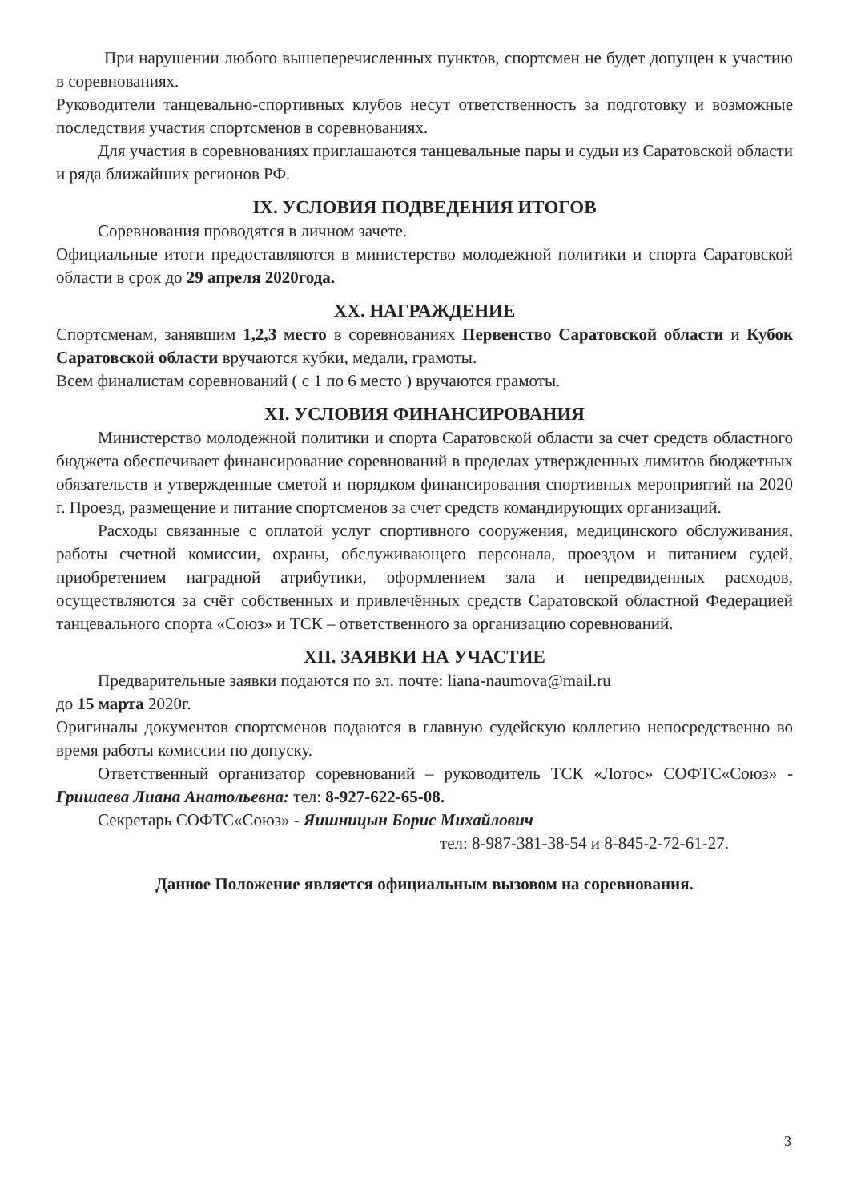При нарушении любого вышеперечисленных пунктов, спортсмен не будет допущен к участию в соревнованиях.
Руководители танцевально-спортивных клубов несут ответственность за подготовку и возможные последствия участия спортсменов в соревнованиях.
Для участия в соревнованиях приглашаются танцевальные пары и судьи из Саратовской области и ряда ближайших регионов РФ.
IX. УСЛОВИЯ ПОДВЕДЕНИЯ ИТОГОВ
Соревнования проводятся в личном зачете.
Официальные итоги предоставляются в министерство молодежной политики и спорта Саратовской области в срок до 29 апреля 2020года.
XX. НАГРАЖДЕНИЕ
Спортсменам, занявшим 1,2,3 место в соревнованиях Первенство Саратовской области и Кубок Саратовской области вручаются кубки, медали, грамоты.
Всем финалистам соревнований ( с 1 по 6 место ) вручаются грамоты.
XI. УСЛОВИЯ ФИНАНСИРОВАНИЯ
Министерство молодежной политики и спорта Саратовской области за счет средств областного бюджета обеспечивает финансирование соревнований в пределах утвержденных лимитов бюджетных обязательств и утвержденные сметой и порядком финансирования спортивных мероприятий на 2020 г. Проезд, размещение и питание спортсменов за счет средств командирующих организаций.
Расходы связанные с оплатой услуг спортивного сооружения, медицинского обслуживания, работы счетной комиссии, охраны, обслуживающего персонала, проездом и питанием судей, приобретением наградной атрибутики, оформлением зала и непредвиденных расходов, осуществляются за счёт собственных и привлечённых средств Саратовской областной Федерацией танцевального спорта «Союз» и ТСК – ответственного за организацию соревнований.
XII. ЗАЯВКИ НА УЧАСТИЕ
Предварительные заявки подаются по эл. почте: liana-naumova@mail.ru
до 15 марта 2020г.
Оригиналы документов спортсменов подаются в главную судейскую коллегию непосредственно во время работы комиссии по допуску.
Ответственный организатор соревнований – руководитель ТСК «Лотос» СОФТС«Союз» - Гришаева Лиана Анатольевна: тел: 8-927-622-65-08.
Секретарь СОФТС«Союз» - Яишницын Борис Михайлович
тел: 8-987-381-38-54 и 8-845-2-72-61-27.
Данное Положение является официальным вызовом на соревнования.
3